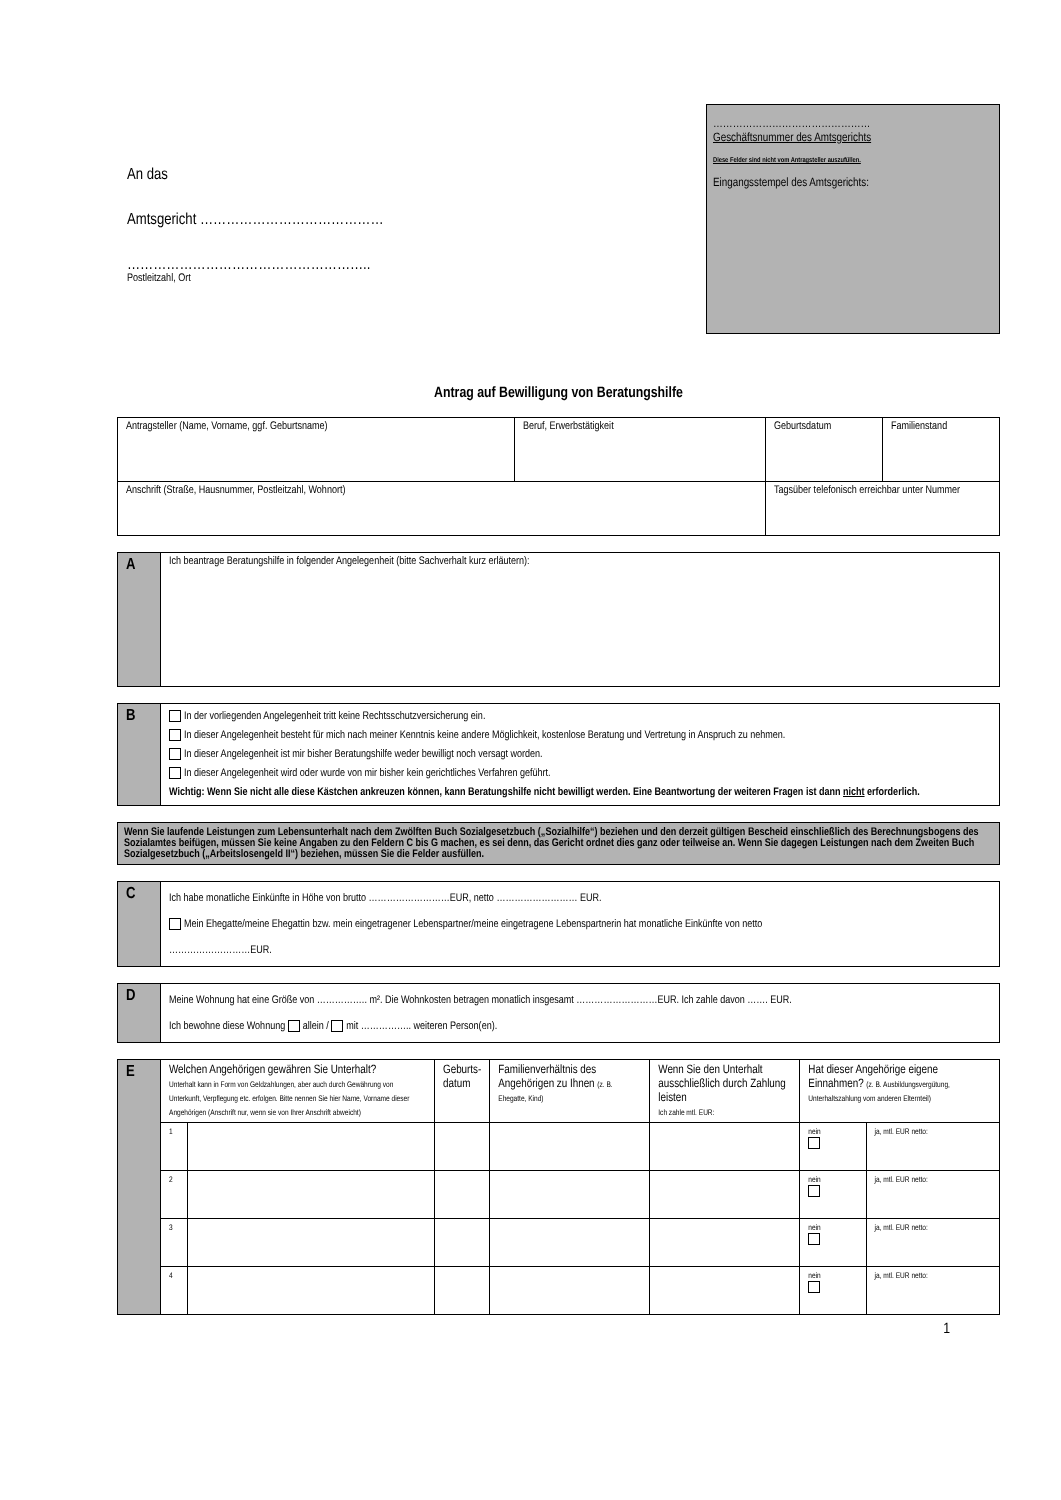An das
Amtsgericht ……………………………………
………………………………………………..
Postleitzahl, Ort
…………………………………………
Geschäftsnummer des Amtsgerichts
Diese Felder sind nicht vom Antragsteller auszufüllen.
Eingangsstempel des Amtsgerichts:
Antrag auf Bewilligung von Beratungshilfe
| Antragsteller (Name, Vorname, ggf. Geburtsname) | Beruf, Erwerbstätigkeit | Geburtsdatum | Familienstand |
| Anschrift (Straße, Hausnummer, Postleitzahl, Wohnort) | | Tagsüber telefonisch erreichbar unter Nummer | |
| A | Ich beantrage Beratungshilfe in folgender Angelegenheit (bitte Sachverhalt kurz erläutern): |
| B | In der vorliegenden Angelegenheit tritt keine Rechtsschutzversicherung ein. In dieser Angelegenheit besteht für mich nach meiner Kenntnis keine andere Möglichkeit, kostenlose Beratung und Vertretung in Anspruch zu nehmen. In dieser Angelegenheit ist mir bisher Beratungshilfe weder bewilligt noch versagt worden. In dieser Angelegenheit wird oder wurde von mir bisher kein gerichtliches Verfahren geführt. Wichtig: Wenn Sie nicht alle diese Kästchen ankreuzen können, kann Beratungshilfe nicht bewilligt werden. Eine Beantwortung der weiteren Fragen ist dann nicht erforderlich. |
| Wenn Sie laufende Leistungen zum Lebensunterhalt nach dem Zwölften Buch Sozialgesetzbuch („Sozialhilfe“) beziehen und den derzeit gültigen Bescheid einschließlich des Berechnungsbogens des Sozialamtes beifügen, müssen Sie keine Angaben zu den Feldern C bis G machen, es sei denn, das Gericht ordnet dies ganz oder teilweise an. Wenn Sie dagegen Leistungen nach dem Zweiten Buch Sozialgesetzbuch („Arbeitslosengeld II“) beziehen, müssen Sie die Felder ausfüllen. |
| C | Ich habe monatliche Einkünfte in Höhe von brutto ………………………EUR, netto ……………………… EUR. Mein Ehegatte/meine Ehegattin bzw. mein eingetragener Lebenspartner/meine eingetragene Lebenspartnerin hat monatliche Einkünfte von netto ………………………EUR. |
| D | Meine Wohnung hat eine Größe von …………….. m². Die Wohnkosten betragen monatlich insgesamt ………………………EUR. Ich zahle davon ……. EUR. Ich bewohne diese Wohnung allein / mit …………….. weiteren Person(en). |
| E | Welchen Angehörigen gewähren Sie Unterhalt? Unterhalt kann in Form von Geldzahlungen, aber auch durch Gewährung von Unterkunft, Verpflegung etc. erfolgen. Bitte nennen Sie hier Name, Vorname dieser Angehörigen (Anschrift nur, wenn sie von Ihrer Anschrift abweicht) | | Geburts- datum | Familienverhältnis des Angehörigen zu Ihnen (z. B. Ehegatte, Kind) | Wenn Sie den Unterhalt ausschließlich durch Zahlung leisten Ich zahle mtl. EUR: | Hat dieser Angehörige eigene Einnahmen? (z. B. Ausbildungsvergütung, Unterhaltszahlung vom anderen Elternteil) | |
| | 1 | | | | | nein | ja, mtl. EUR netto: |
| | 2 | | | | | nein | ja, mtl. EUR netto: |
| | 3 | | | | | nein | ja, mtl. EUR netto: |
| | 4 | | | | | nein | ja, mtl. EUR netto: |
1